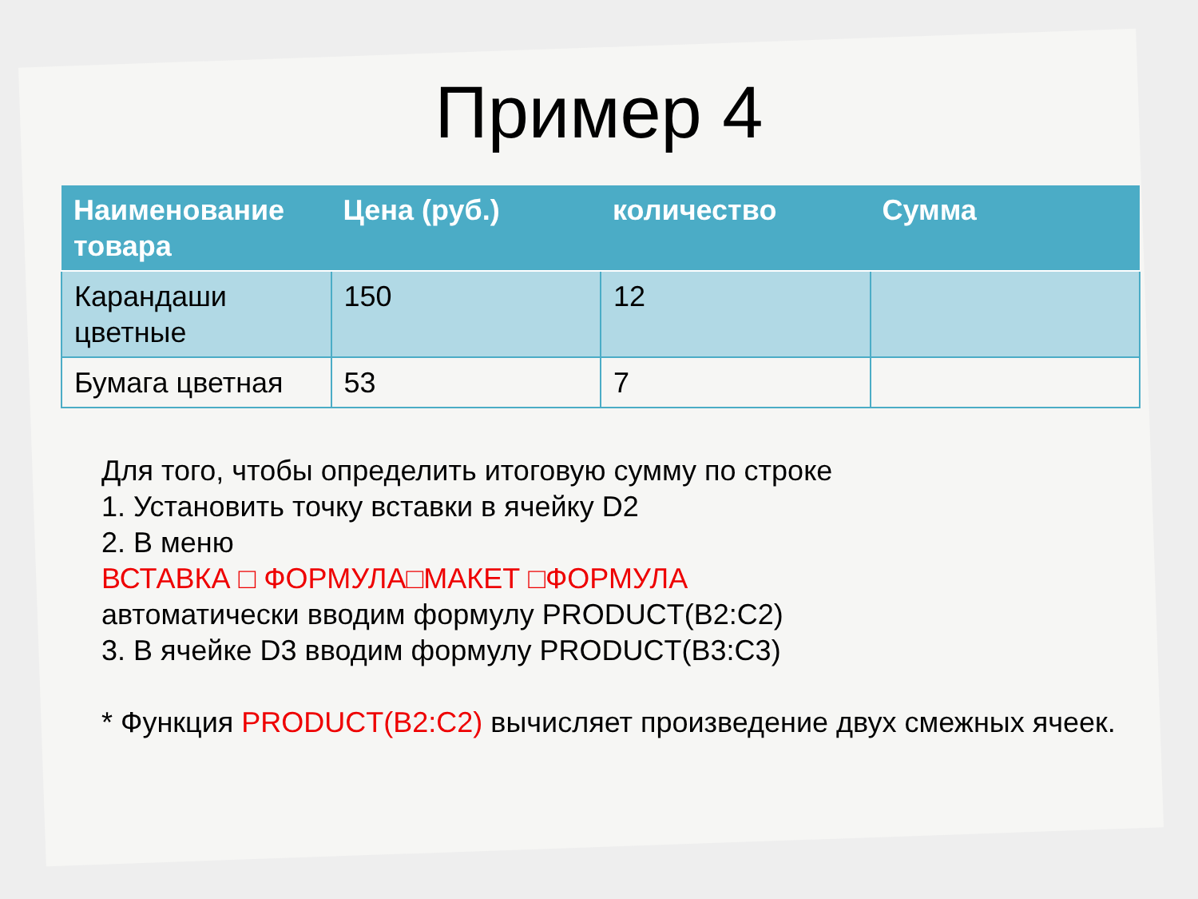Пример 4
| Наименование товара | Цена (руб.) | количество | Сумма |
| --- | --- | --- | --- |
| Карандаши цветные | 150 | 12 | |
| Бумага цветная | 53 | 7 | |
Для того, чтобы определить итоговую сумму по строке
1. Установить точку вставки в ячейку D2
2. В меню
ВСТАВКА □ ФОРМУЛА□МАКЕТ □ФОРМУЛА
автоматически вводим формулу PRODUCT(B2:C2)
3. В ячейке D3 вводим формулу PRODUCT(B3:C3)
* Функция PRODUCT(B2:C2) вычисляет произведение двух смежных ячеек.